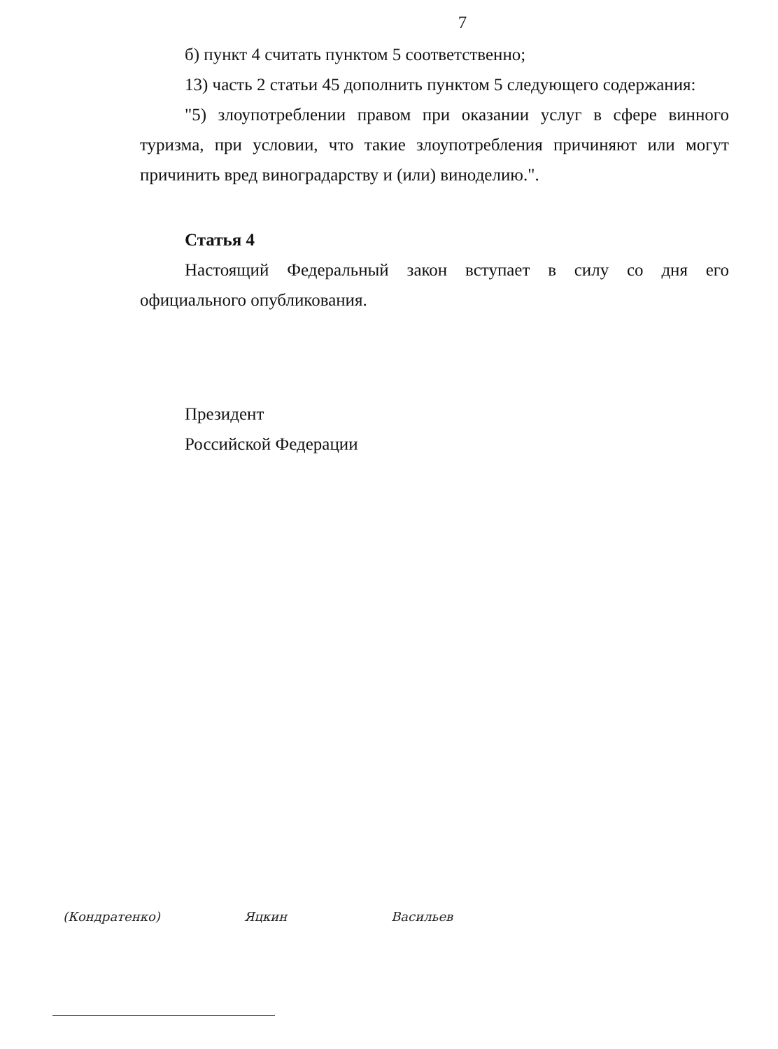7
б) пункт 4 считать пунктом 5 соответственно;
13) часть 2 статьи 45 дополнить пунктом 5 следующего содержания:
"5) злоупотреблении правом при оказании услуг в сфере винного туризма, при условии, что такие злоупотребления причиняют или могут причинить вред виноградарству и (или) виноделию.".
Статья 4
Настоящий Федеральный закон вступает в силу со дня его официального опубликования.
Президент
Российской Федерации
(Кондратенко) Яцкин Васильев